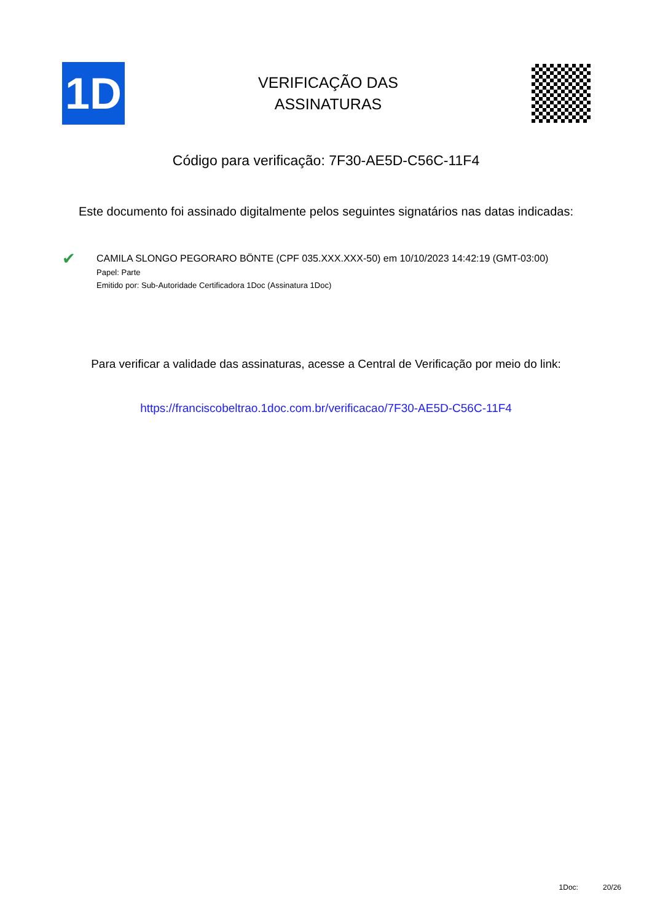1D
VERIFICAÇÃO DAS
ASSINATURAS
Código para verificação: 7F30-AE5D-C56C-11F4
Este documento foi assinado digitalmente pelos seguintes signatários nas datas indicadas:
✔
CAMILA SLONGO PEGORARO BÖNTE (CPF 035.XXX.XXX-50) em 10/10/2023 14:42:19 (GMT-03:00)
Papel: Parte
Emitido por: Sub-Autoridade Certificadora 1Doc (Assinatura 1Doc)
Para verificar a validade das assinaturas, acesse a Central de Verificação por meio do link:
https://franciscobeltrao.1doc.com.br/verificacao/7F30-AE5D-C56C-11F4
1Doc: 20/26